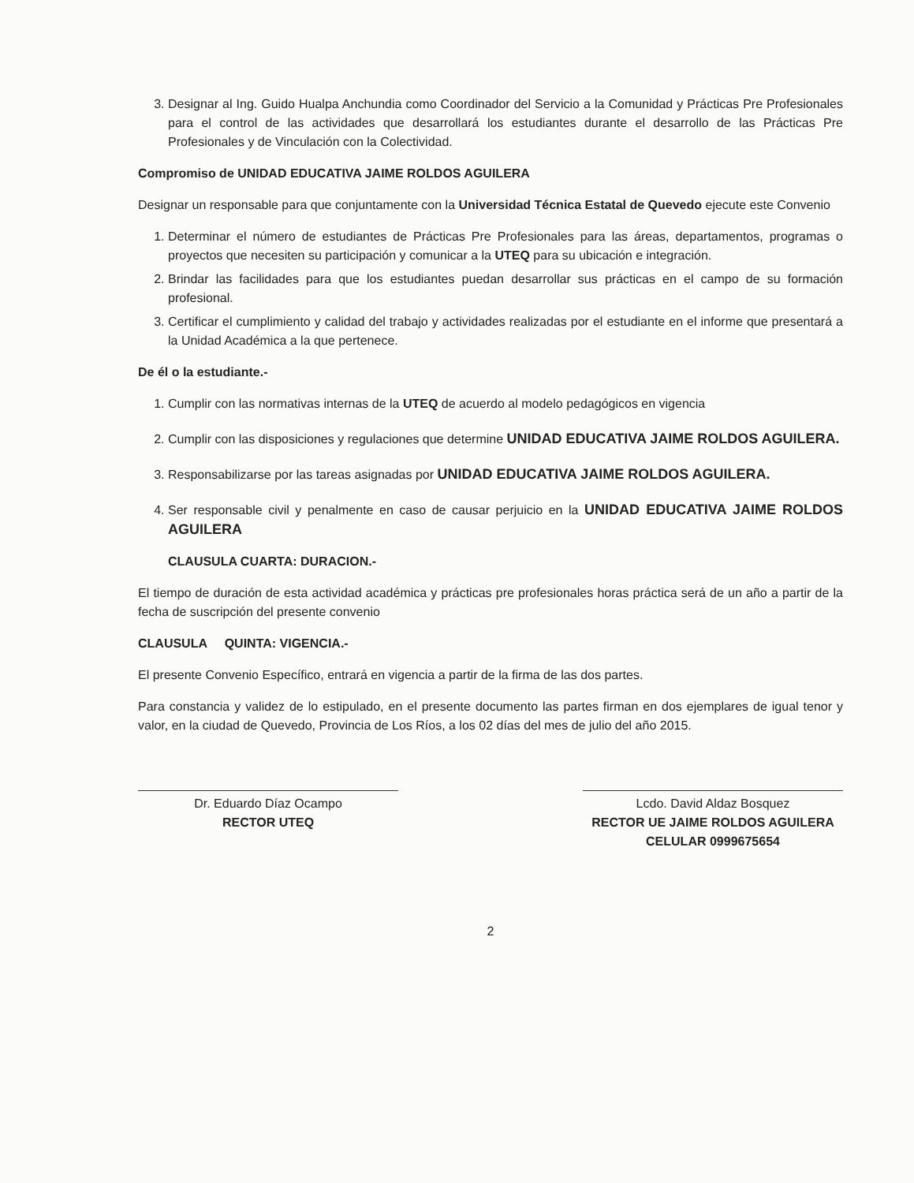3. Designar al Ing. Guido Hualpa Anchundia como Coordinador del Servicio a la Comunidad y Prácticas Pre Profesionales para el control de las actividades que desarrollará los estudiantes durante el desarrollo de las Prácticas Pre Profesionales y de Vinculación con la Colectividad.
Compromiso de UNIDAD EDUCATIVA JAIME ROLDOS AGUILERA
Designar un responsable para que conjuntamente con la Universidad Técnica Estatal de Quevedo ejecute este Convenio
1. Determinar el número de estudiantes de Prácticas Pre Profesionales para las áreas, departamentos, programas o proyectos que necesiten su participación y comunicar a la UTEQ para su ubicación e integración.
2. Brindar las facilidades para que los estudiantes puedan desarrollar sus prácticas en el campo de su formación profesional.
3. Certificar el cumplimiento y calidad del trabajo y actividades realizadas por el estudiante en el informe que presentará a la Unidad Académica a la que pertenece.
De él o la estudiante.-
1. Cumplir con las normativas internas de la UTEQ de acuerdo al modelo pedagógicos en vigencia
2. Cumplir con las disposiciones y regulaciones que determine UNIDAD EDUCATIVA JAIME ROLDOS AGUILERA.
3. Responsabilizarse por las tareas asignadas por UNIDAD EDUCATIVA JAIME ROLDOS AGUILERA.
4. Ser responsable civil y penalmente en caso de causar perjuicio en la UNIDAD EDUCATIVA JAIME ROLDOS AGUILERA
CLAUSULA CUARTA: DURACION.-
El tiempo de duración de esta actividad académica y prácticas pre profesionales horas práctica será de un año a partir de la fecha de suscripción del presente convenio
CLAUSULA QUINTA: VIGENCIA.-
El presente Convenio Específico, entrará en vigencia a partir de la firma de las dos partes.
Para constancia y validez de lo estipulado, en el presente documento las partes firman en dos ejemplares de igual tenor y valor, en la ciudad de Quevedo, Provincia de Los Ríos, a los 02 días del mes de julio del año 2015.
Dr. Eduardo Díaz Ocampo
RECTOR UTEQ
Lcdo. David Aldaz Bosquez
RECTOR UE JAIME ROLDOS AGUILERA
CELULAR 0999675654
2